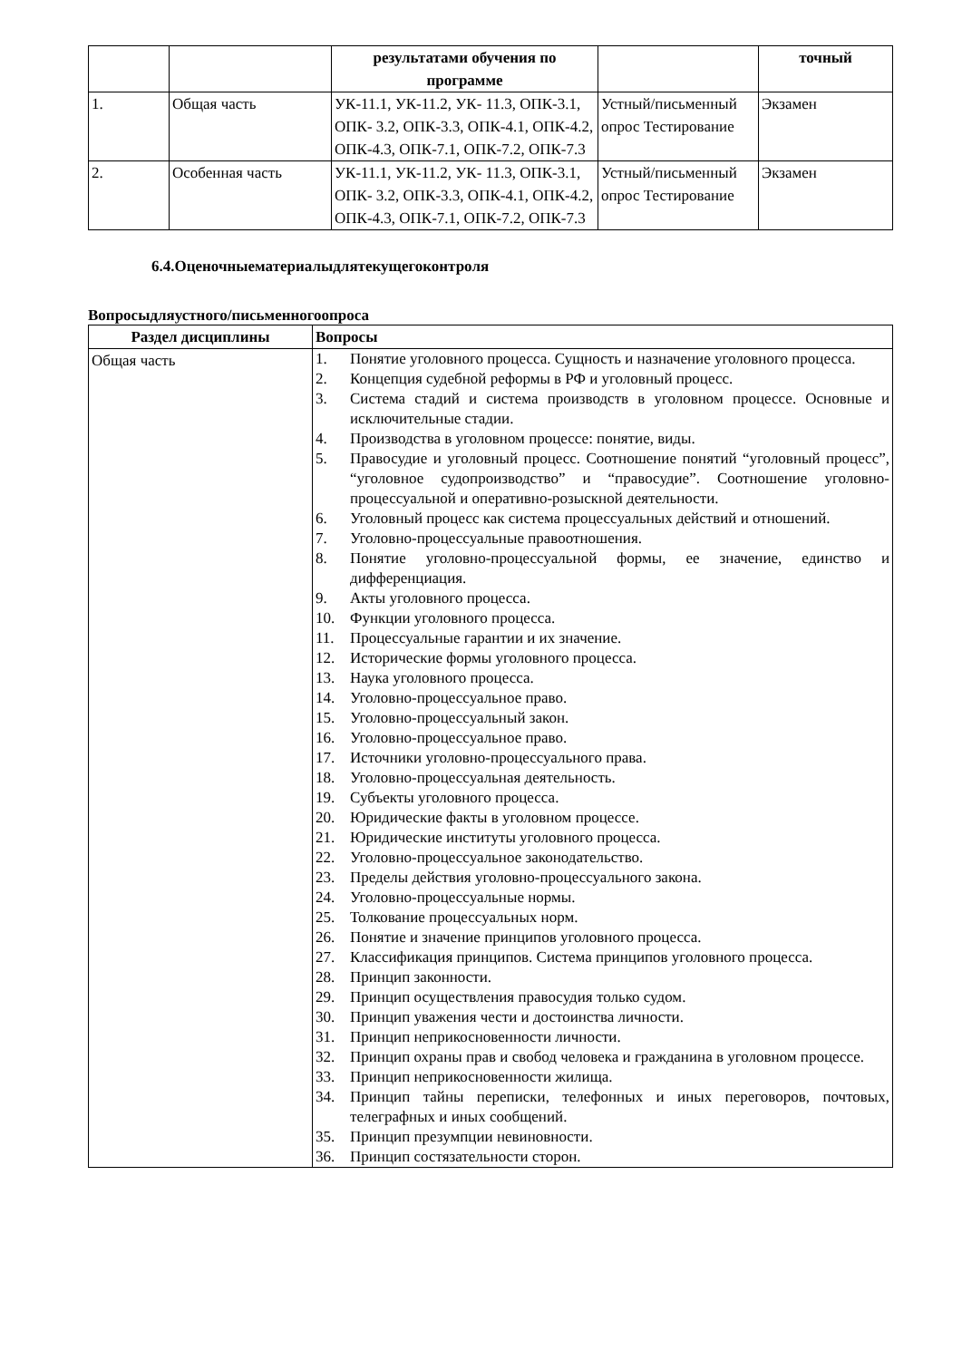| | | результатами обучения по программе | | точный |
| 1. | Общая часть | УК-11.1, УК-11.2, УК- 11.3, ОПК-3.1, ОПК- 3.2, ОПК-3.3, ОПК-4.1, ОПК-4.2, ОПК-4.3, ОПК-7.1, ОПК-7.2, ОПК-7.3 | Устный/письменный опрос Тестирование | Экзамен |
| 2. | Особенная часть | УК-11.1, УК-11.2, УК- 11.3, ОПК-3.1, ОПК- 3.2, ОПК-3.3, ОПК-4.1, ОПК-4.2, ОПК-4.3, ОПК-7.1, ОПК-7.2, ОПК-7.3 | Устный/письменный опрос Тестирование | Экзамен |
6.4.Оценочныематериалыдлятекущегоконтроля
Вопросыдляустного/письменногоопроса
| Раздел дисциплины | Вопросы |
| --- | --- |
| Общая часть | 1. Понятие уголовного процесса. Сущность и назначение уголовного процесса. 2. Концепция судебной реформы в РФ и уголовный процесс. 3. Система стадий и система производств в уголовном процессе. Основные и исключительные стадии. 4. Производства в уголовном процессе: понятие, виды. 5. Правосудие и уголовный процесс. Соотношение понятий “уголовный процесс”, “уголовное судопроизводство” и “правосудие”. Соотношение уголовно-процессуальной и оперативно-розыскной деятельности. 6. Уголовный процесс как система процессуальных действий и отношений. 7. Уголовно-процессуальные правоотношения. 8. Понятие уголовно-процессуальной формы, ее значение, единство и дифференциация. 9. Акты уголовного процесса. 10. Функции уголовного процесса. 11. Процессуальные гарантии и их значение. 12. Исторические формы уголовного процесса. 13. Наука уголовного процесса. 14. Уголовно-процессуальное право. 15. Уголовно-процессуальный закон. 16. Уголовно-процессуальное право. 17. Источники уголовно-процессуального права. 18. Уголовно-процессуальная деятельность. 19. Субъекты уголовного процесса. 20. Юридические факты в уголовном процессе. 21. Юридические институты уголовного процесса. 22. Уголовно-процессуальное законодательство. 23. Пределы действия уголовно-процессуального закона. 24. Уголовно-процессуальные нормы. 25. Толкование процессуальных норм. 26. Понятие и значение принципов уголовного процесса. 27. Классификация принципов. Система принципов уголовного процесса. 28. Принцип законности. 29. Принцип осуществления правосудия только судом. 30. Принцип уважения чести и достоинства личности. 31. Принцип неприкосновенности личности. 32. Принцип охраны прав и свобод человека и гражданина в уголовном процессе. 33. Принцип неприкосновенности жилища. 34. Принцип тайны переписки, телефонных и иных переговоров, почтовых, телеграфных и иных сообщений. 35. Принцип презумпции невиновности. 36. Принцип состязательности сторон. |